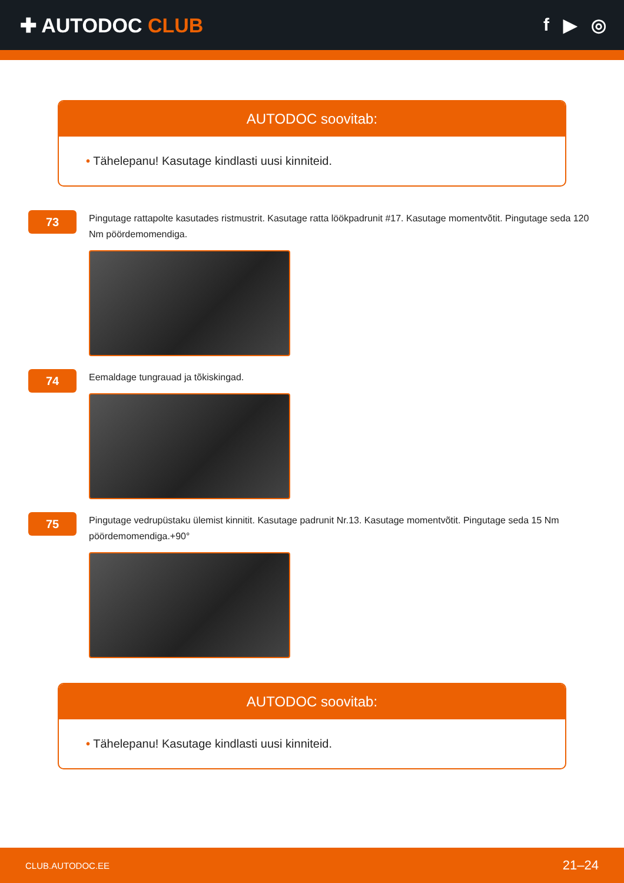✚ AUTODOC CLUB f ▶ ◎
AUTODOC soovitab:
• Tähelepanu! Kasutage kindlasti uusi kinniteid.
73
Pingutage rattapolte kasutades ristmustrit. Kasutage ratta löökpadrunit #17. Kasutage momentvõtit. Pingutage seda 120 Nm pöördemomendiga.
74
Eemaldage tungrauad ja tõkiskingad.
75
Pingutage vedrupüstaku ülemist kinnitit. Kasutage padrunit Nr.13. Kasutage momentvõtit. Pingutage seda 15 Nm pöördemomendiga.+90°
AUTODOC soovitab:
• Tähelepanu! Kasutage kindlasti uusi kinniteid.
CLUB.AUTODOC.EE 21–24